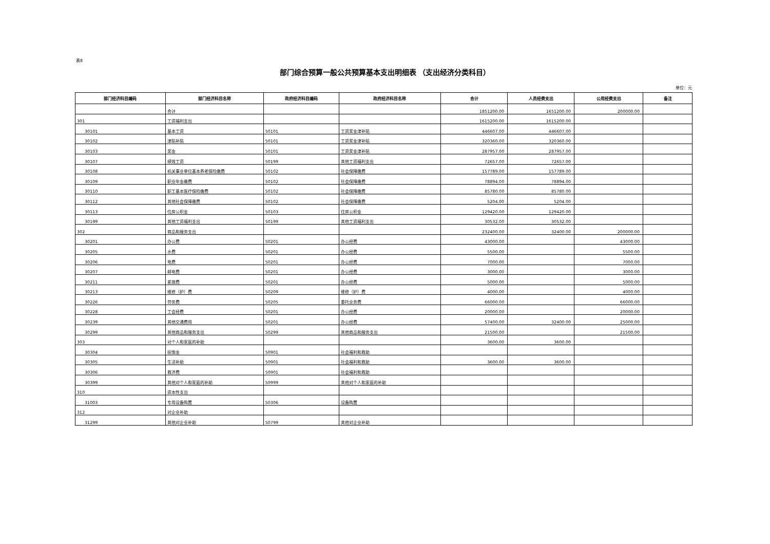表8
部门综合预算一般公共预算基本支出明细表 （支出经济分类科目）
单位：元
| 部门经济科目编码 | 部门经济科目名称 | 政府经济科目编码 | 政府经济科目名称 | 合计 | 人员经费支出 | 公用经费支出 | 备注 |
| --- | --- | --- | --- | --- | --- | --- | --- |
| | 合计 | | | 1851200.00 | 1651200.00 | 200000.00 | |
| 301 | 工资福利支出 | | | 1615200.00 | 1615200.00 | | |
| 30101 | 基本工资 | 50101 | 工资奖金津补贴 | 446607.00 | 446607.00 | | |
| 30102 | 津贴补贴 | 50101 | 工资奖金津补贴 | 320360.00 | 320360.00 | | |
| 30103 | 奖金 | 50101 | 工资奖金津补贴 | 287957.00 | 287957.00 | | |
| 30107 | 绩效工资 | 50199 | 其他工资福利支出 | 72657.00 | 72657.00 | | |
| 30108 | 机关事业单位基本养老保险缴费 | 50102 | 社会保障缴费 | 157789.00 | 157789.00 | | |
| 30109 | 职业年金缴费 | 50102 | 社会保障缴费 | 78894.00 | 78894.00 | | |
| 30110 | 职工基本医疗保险缴费 | 50102 | 社会保障缴费 | 85780.00 | 85780.00 | | |
| 30112 | 其他社会保障缴费 | 50102 | 社会保障缴费 | 5204.00 | 5204.00 | | |
| 30113 | 住房公积金 | 50103 | 住房公积金 | 129420.00 | 129420.00 | | |
| 30199 | 其他工资福利支出 | 50199 | 其他工资福利支出 | 30532.00 | 30532.00 | | |
| 302 | 商品和服务支出 | | | 232400.00 | 32400.00 | 200000.00 | |
| 30201 | 办公费 | 50201 | 办公经费 | 43000.00 | | 43000.00 | |
| 30205 | 水费 | 50201 | 办公经费 | 5500.00 | | 5500.00 | |
| 30206 | 电费 | 50201 | 办公经费 | 7000.00 | | 7000.00 | |
| 30207 | 邮电费 | 50201 | 办公经费 | 3000.00 | | 3000.00 | |
| 30211 | 差旅费 | 50201 | 办公经费 | 5000.00 | | 5000.00 | |
| 30213 | 维修（护）费 | 50209 | 维修（护）费 | 4000.00 | | 4000.00 | |
| 30226 | 劳务费 | 50205 | 委托业务费 | 66000.00 | | 66000.00 | |
| 30228 | 工会经费 | 50201 | 办公经费 | 20000.00 | | 20000.00 | |
| 30239 | 其他交通费用 | 50201 | 办公经费 | 57400.00 | 32400.00 | 25000.00 | |
| 30299 | 其他商品和服务支出 | 50299 | 其他商品和服务支出 | 21500.00 | | 21500.00 | |
| 303 | 对个人和家庭的补助 | | | 3600.00 | 3600.00 | | |
| 30304 | 抚恤金 | 50901 | 社会福利和救助 | | | | |
| 30305 | 生活补助 | 50901 | 社会福利和救助 | 3600.00 | 3600.00 | | |
| 30306 | 救济费 | 50901 | 社会福利和救助 | | | | |
| 30399 | 其他对个人和家庭的补助 | 50999 | 其他对个人和家庭的补助 | | | | |
| 310 | 资本性支出 | | | | | | |
| 31003 | 专用设备购置 | 50306 | 设备购置 | | | | |
| 312 | 对企业补助 | | | | | | |
| 31299 | 其他对企业补助 | 50799 | 其他对企业补助 | | | | |